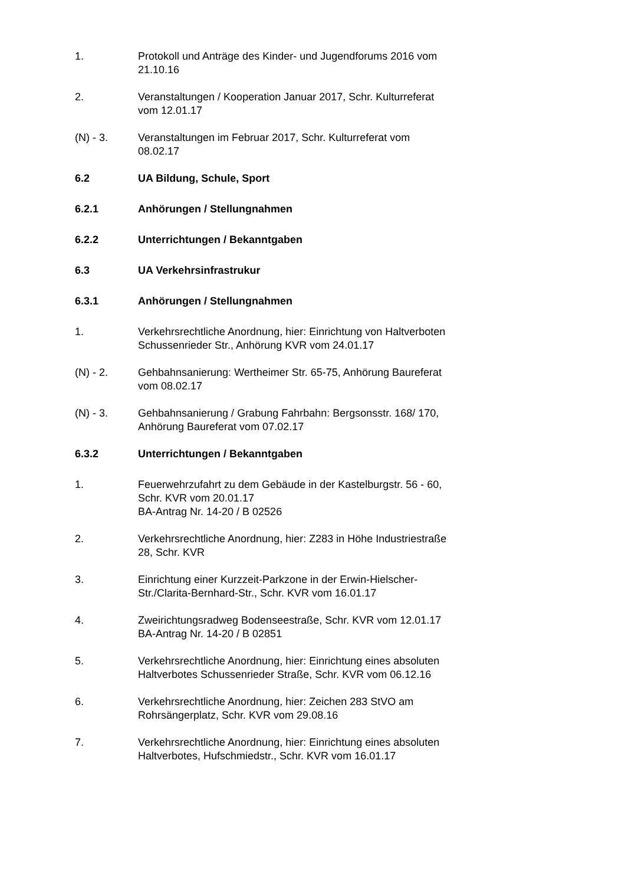1. Protokoll und Anträge des Kinder- und Jugendforums 2016 vom 21.10.16
2. Veranstaltungen / Kooperation Januar 2017, Schr. Kulturreferat vom 12.01.17
(N) - 3. Veranstaltungen im Februar 2017, Schr. Kulturreferat vom 08.02.17
6.2 UA Bildung, Schule, Sport
6.2.1 Anhörungen / Stellungnahmen
6.2.2 Unterrichtungen / Bekanntgaben
6.3 UA Verkehrsinfrastrukur
6.3.1 Anhörungen / Stellungnahmen
1. Verkehrsrechtliche Anordnung, hier: Einrichtung von Haltverboten Schussenrieder Str., Anhörung KVR vom 24.01.17
(N) - 2. Gehbahnsanierung: Wertheimer Str. 65-75, Anhörung Baureferat vom 08.02.17
(N) - 3. Gehbahnsanierung / Grabung Fahrbahn: Bergsonsstr. 168/ 170, Anhörung Baureferat vom 07.02.17
6.3.2 Unterrichtungen / Bekanntgaben
1. Feuerwehrzufahrt zu dem Gebäude in der Kastelburgstr. 56 - 60, Schr. KVR vom 20.01.17
BA-Antrag Nr. 14-20 / B 02526
2. Verkehrsrechtliche Anordnung, hier: Z283 in Höhe Industriestraße 28, Schr. KVR
3. Einrichtung einer Kurzzeit-Parkzone in der Erwin-Hielscher-Str./Clarita-Bernhard-Str., Schr. KVR vom 16.01.17
4. Zweirichtungsradweg Bodenseestraße, Schr. KVR vom 12.01.17
BA-Antrag Nr. 14-20 / B 02851
5. Verkehrsrechtliche Anordnung, hier: Einrichtung eines absoluten Haltverbotes Schussenrieder Straße, Schr. KVR vom 06.12.16
6. Verkehrsrechtliche Anordnung, hier: Zeichen 283 StVO am Rohrsängerplatz, Schr. KVR vom 29.08.16
7. Verkehrsrechtliche Anordnung, hier: Einrichtung eines absoluten Haltverbotes, Hufschmiedstr., Schr. KVR vom 16.01.17